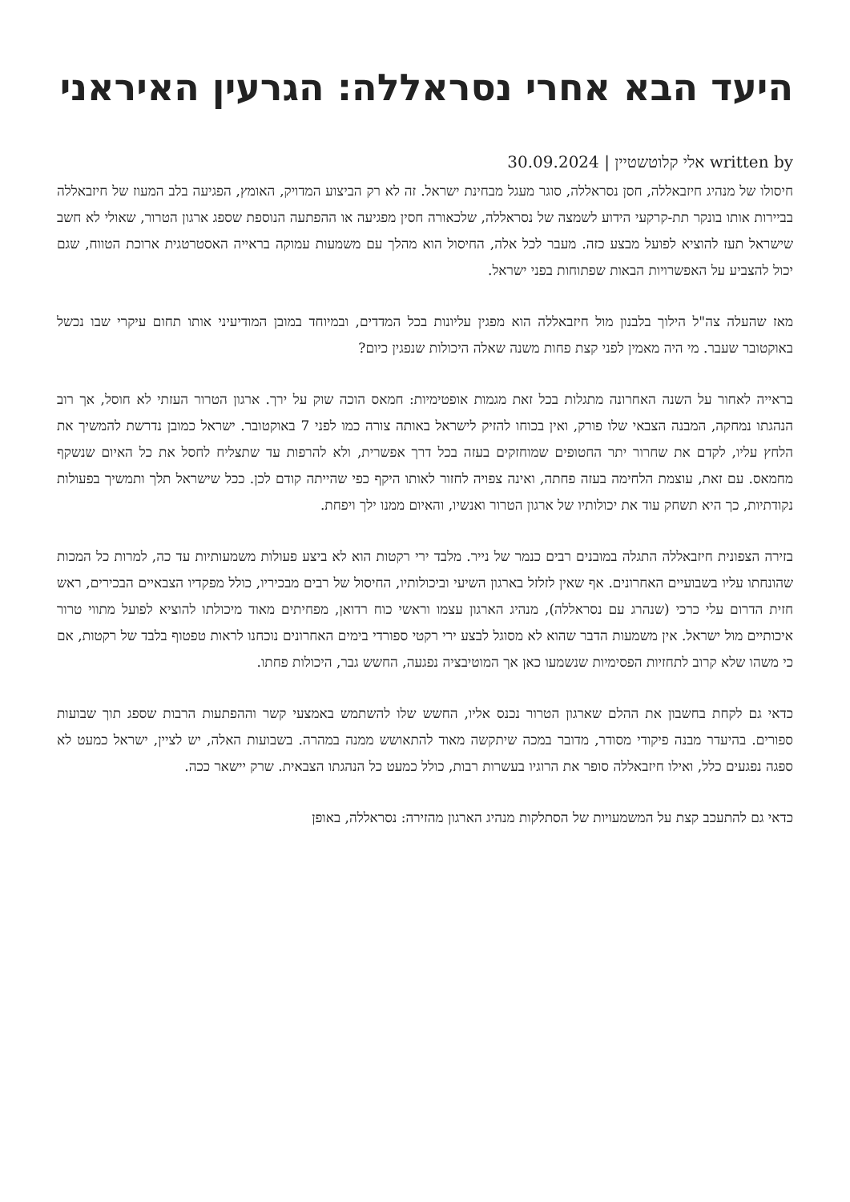היעד הבא אחרי נסראללה: הגרעין האיראני
written by אלי קלוטשטיין | 30.09.2024
חיסולו של מנהיג חיזבאללה, חסן נסראללה, סוגר מעגל מבחינת ישראל. זה לא רק הביצוע המדויק, האומץ, הפגיעה בלב המעוז של חיזבאללה בביירות אותו בונקר תת-קרקעי הידוע לשמצה של נסראללה, שלכאורה חסין מפגיעה או ההפתעה הנוספת שספג ארגון הטרור, שאולי לא חשב שישראל תעז להוציא לפועל מבצע כזה. מעבר לכל אלה, החיסול הוא מהלך עם משמעות עמוקה בראייה האסטרטגית ארוכת הטווח, שגם יכול להצביע על האפשרויות הבאות שפתוחות בפני ישראל.
מאז שהעלה צה"ל הילוך בלבנון מול חיזבאללה הוא מפגין עליונות בכל המדדים, ובמיוחד במובן המודיעיני אותו תחום עיקרי שבו נכשל באוקטובר שעבר. מי היה מאמין לפני קצת פחות משנה שאלה היכולות שנפגין כיום?
בראייה לאחור על השנה האחרונה מתגלות בכל זאת מגמות אופטימיות: חמאס הוכה שוק על ירך. ארגון הטרור העזתי לא חוסל, אך רוב הנהגתו נמחקה, המבנה הצבאי שלו פורק, ואין בכוחו להזיק לישראל באותה צורה כמו לפני 7 באוקטובר. ישראל כמובן נדרשת להמשיך את הלחץ עליו, לקדם את שחרור יתר החטופים שמוחזקים בעזה בכל דרך אפשרית, ולא להרפות עד שתצליח לחסל את כל האיום שנשקף מחמאס. עם זאת, עוצמת הלחימה בעזה פחתה, ואינה צפויה לחזור לאותו היקף כפי שהייתה קודם לכן. ככל שישראל תלך ותמשיך בפעולות נקודתיות, כך היא תשחק עוד את יכולותיו של ארגון הטרור ואנשיו, והאיום ממנו ילך ויפחת.
בזירה הצפונית חיזבאללה התגלה במובנים רבים כנמר של נייר. מלבד ירי רקטות הוא לא ביצע פעולות משמעותיות עד כה, למרות כל המכות שהונחתו עליו בשבועיים האחרונים. אף שאין לזלזל בארגון השיעי וביכולותיו, החיסול של רבים מבכיריו, כולל מפקדיו הצבאיים הבכירים, ראש חזית הדרום עלי כרכי (שנהרג עם נסראללה), מנהיג הארגון עצמו וראשי כוח רדואן, מפחיתים מאוד מיכולתו להוציא לפועל מתווי טרור איכותיים מול ישראל. אין משמעות הדבר שהוא לא מסוגל לבצע ירי רקטי ספורדי בימים האחרונים נוכחנו לראות טפטוף בלבד של רקטות, אם כי משהו שלא קרוב לתחזיות הפסימיות שנשמעו כאן אך המוטיבציה נפגעה, החשש גבר, היכולות פחתו.
כדאי גם לקחת בחשבון את ההלם שארגון הטרור נכנס אליו, החשש שלו להשתמש באמצעי קשר וההפתעות הרבות שספג תוך שבועות ספורים. בהיעדר מבנה פיקודי מסודר, מדובר במכה שיתקשה מאוד להתאושש ממנה במהרה. בשבועות האלה, יש לציין, ישראל כמעט לא ספגה נפגעים כלל, ואילו חיזבאללה סופר את הרוגיו בעשרות רבות, כולל כמעט כל הנהגתו הצבאית. שרק יישאר ככה.
כדאי גם להתעכב קצת על המשמעויות של הסתלקות מנהיג הארגון מהזירה: נסראללה, באופן